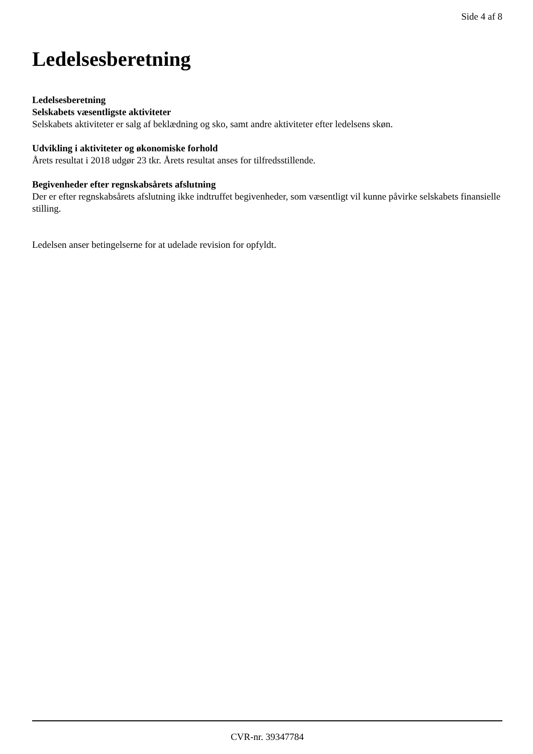Side 4 af 8
Ledelsesberetning
Ledelsesberetning
Selskabets væsentligste aktiviteter
Selskabets aktiviteter er salg af beklædning og sko, samt andre aktiviteter efter ledelsens skøn.
Udvikling i aktiviteter og økonomiske forhold
Årets resultat i 2018 udgør 23 tkr. Årets resultat anses for tilfredsstillende.
Begivenheder efter regnskabsårets afslutning
Der er efter regnskabsårets afslutning ikke indtruffet begivenheder, som væsentligt vil kunne påvirke selskabets finansielle stilling.
Ledelsen anser betingelserne for at udelade revision for opfyldt.
CVR-nr. 39347784